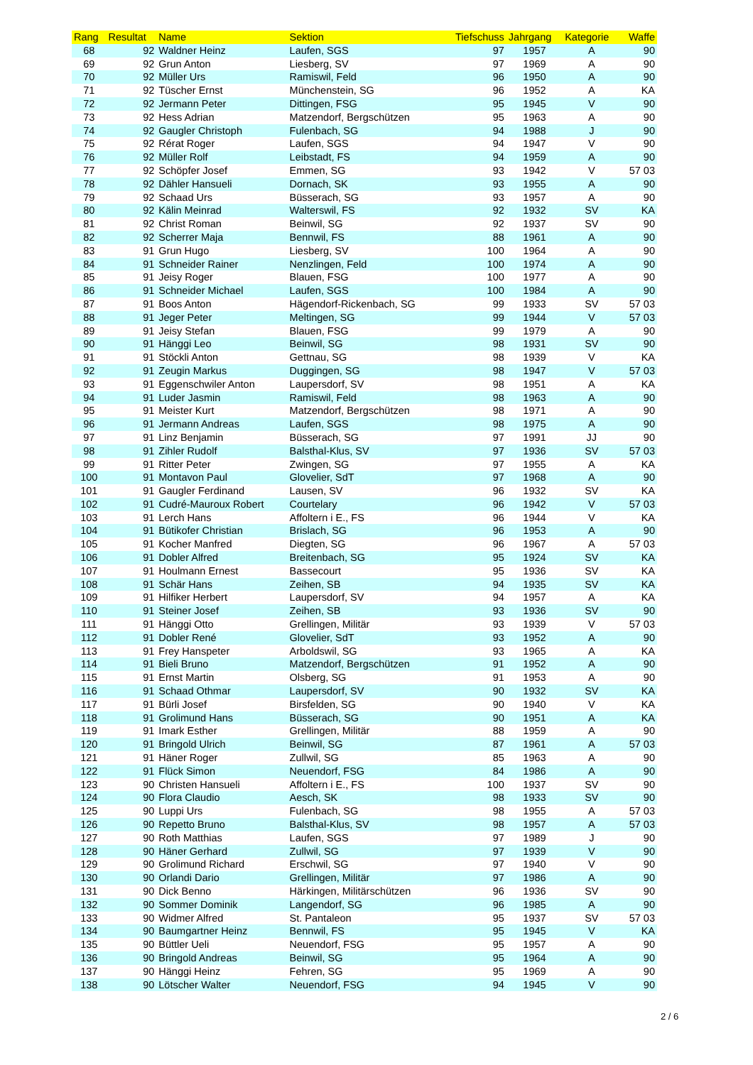| Rang | Resultat | Name | Sektion | Tiefschuss | Jahrgang | Kategorie | Waffe |
| --- | --- | --- | --- | --- | --- | --- | --- |
| 68 | 92 | Waldner Heinz | Laufen, SGS | 97 | 1957 | A | 90 |
| 69 | 92 | Grun Anton | Liesberg, SV | 97 | 1969 | A | 90 |
| 70 | 92 | Müller Urs | Ramiswil, Feld | 96 | 1950 | A | 90 |
| 71 | 92 | Tüscher Ernst | Münchenstein, SG | 96 | 1952 | A | KA |
| 72 | 92 | Jermann Peter | Dittingen, FSG | 95 | 1945 | V | 90 |
| 73 | 92 | Hess Adrian | Matzendorf, Bergschützen | 95 | 1963 | A | 90 |
| 74 | 92 | Gaugler Christoph | Fulenbach, SG | 94 | 1988 | J | 90 |
| 75 | 92 | Rérat Roger | Laufen, SGS | 94 | 1947 | V | 90 |
| 76 | 92 | Müller Rolf | Leibstadt, FS | 94 | 1959 | A | 90 |
| 77 | 92 | Schöpfer Josef | Emmen, SG | 93 | 1942 | V | 57 03 |
| 78 | 92 | Dähler Hansueli | Dornach, SK | 93 | 1955 | A | 90 |
| 79 | 92 | Schaad Urs | Büsserach, SG | 93 | 1957 | A | 90 |
| 80 | 92 | Kälin Meinrad | Walterswil, FS | 92 | 1932 | SV | KA |
| 81 | 92 | Christ Roman | Beinwil, SG | 92 | 1937 | SV | 90 |
| 82 | 92 | Scherrer Maja | Bennwil, FS | 88 | 1961 | A | 90 |
| 83 | 91 | Grun Hugo | Liesberg, SV | 100 | 1964 | A | 90 |
| 84 | 91 | Schneider Rainer | Nenzlingen, Feld | 100 | 1974 | A | 90 |
| 85 | 91 | Jeisy Roger | Blauen, FSG | 100 | 1977 | A | 90 |
| 86 | 91 | Schneider Michael | Laufen, SGS | 100 | 1984 | A | 90 |
| 87 | 91 | Boos Anton | Hägendorf-Rickenbach, SG | 99 | 1933 | SV | 57 03 |
| 88 | 91 | Jeger Peter | Meltingen, SG | 99 | 1944 | V | 57 03 |
| 89 | 91 | Jeisy Stefan | Blauen, FSG | 99 | 1979 | A | 90 |
| 90 | 91 | Hänggi Leo | Beinwil, SG | 98 | 1931 | SV | 90 |
| 91 | 91 | Stöckli Anton | Gettnau, SG | 98 | 1939 | V | KA |
| 92 | 91 | Zeugin Markus | Duggingen, SG | 98 | 1947 | V | 57 03 |
| 93 | 91 | Eggenschwiler Anton | Laupersdorf, SV | 98 | 1951 | A | KA |
| 94 | 91 | Luder Jasmin | Ramiswil, Feld | 98 | 1963 | A | 90 |
| 95 | 91 | Meister Kurt | Matzendorf, Bergschützen | 98 | 1971 | A | 90 |
| 96 | 91 | Jermann Andreas | Laufen, SGS | 98 | 1975 | A | 90 |
| 97 | 91 | Linz Benjamin | Büsserach, SG | 97 | 1991 | JJ | 90 |
| 98 | 91 | Zihler Rudolf | Balsthal-Klus, SV | 97 | 1936 | SV | 57 03 |
| 99 | 91 | Ritter Peter | Zwingen, SG | 97 | 1955 | A | KA |
| 100 | 91 | Montavon Paul | Glovelier, SdT | 97 | 1968 | A | 90 |
| 101 | 91 | Gaugler Ferdinand | Lausen, SV | 96 | 1932 | SV | KA |
| 102 | 91 | Cudré-Mauroux Robert | Courtelary | 96 | 1942 | V | 57 03 |
| 103 | 91 | Lerch Hans | Affoltern i E., FS | 96 | 1944 | V | KA |
| 104 | 91 | Bütikofer Christian | Brislach, SG | 96 | 1953 | A | 90 |
| 105 | 91 | Kocher Manfred | Diegten, SG | 96 | 1967 | A | 57 03 |
| 106 | 91 | Dobler Alfred | Breitenbach, SG | 95 | 1924 | SV | KA |
| 107 | 91 | Houlmann Ernest | Bassecourt | 95 | 1936 | SV | KA |
| 108 | 91 | Schär Hans | Zeihen, SB | 94 | 1935 | SV | KA |
| 109 | 91 | Hilfiker Herbert | Laupersdorf, SV | 94 | 1957 | A | KA |
| 110 | 91 | Steiner Josef | Zeihen, SB | 93 | 1936 | SV | 90 |
| 111 | 91 | Hänggi Otto | Grellingen, Militär | 93 | 1939 | V | 57 03 |
| 112 | 91 | Dobler René | Glovelier, SdT | 93 | 1952 | A | 90 |
| 113 | 91 | Frey Hanspeter | Arboldswil, SG | 93 | 1965 | A | KA |
| 114 | 91 | Bieli Bruno | Matzendorf, Bergschützen | 91 | 1952 | A | 90 |
| 115 | 91 | Ernst Martin | Olsberg, SG | 91 | 1953 | A | 90 |
| 116 | 91 | Schaad Othmar | Laupersdorf, SV | 90 | 1932 | SV | KA |
| 117 | 91 | Bürli Josef | Birsfelden, SG | 90 | 1940 | V | KA |
| 118 | 91 | Grolimund Hans | Büsserach, SG | 90 | 1951 | A | KA |
| 119 | 91 | Imark Esther | Grellingen, Militär | 88 | 1959 | A | 90 |
| 120 | 91 | Bringold Ulrich | Beinwil, SG | 87 | 1961 | A | 57 03 |
| 121 | 91 | Häner Roger | Zullwil, SG | 85 | 1963 | A | 90 |
| 122 | 91 | Flück Simon | Neuendorf, FSG | 84 | 1986 | A | 90 |
| 123 | 90 | Christen Hansueli | Affoltern i E., FS | 100 | 1937 | SV | 90 |
| 124 | 90 | Flora Claudio | Aesch, SK | 98 | 1933 | SV | 90 |
| 125 | 90 | Luppi Urs | Fulenbach, SG | 98 | 1955 | A | 57 03 |
| 126 | 90 | Repetto Bruno | Balsthal-Klus, SV | 98 | 1957 | A | 57 03 |
| 127 | 90 | Roth Matthias | Laufen, SGS | 97 | 1989 | J | 90 |
| 128 | 90 | Häner Gerhard | Zullwil, SG | 97 | 1939 | V | 90 |
| 129 | 90 | Grolimund Richard | Erschwil, SG | 97 | 1940 | V | 90 |
| 130 | 90 | Orlandi Dario | Grellingen, Militär | 97 | 1986 | A | 90 |
| 131 | 90 | Dick Benno | Härkingen, Militärschützen | 96 | 1936 | SV | 90 |
| 132 | 90 | Sommer Dominik | Langendorf, SG | 96 | 1985 | A | 90 |
| 133 | 90 | Widmer Alfred | St. Pantaleon | 95 | 1937 | SV | 57 03 |
| 134 | 90 | Baumgartner Heinz | Bennwil, FS | 95 | 1945 | V | KA |
| 135 | 90 | Büttler Ueli | Neuendorf, FSG | 95 | 1957 | A | 90 |
| 136 | 90 | Bringold Andreas | Beinwil, SG | 95 | 1964 | A | 90 |
| 137 | 90 | Hänggi Heinz | Fehren, SG | 95 | 1969 | A | 90 |
| 138 | 90 | Lötscher Walter | Neuendorf, FSG | 94 | 1945 | V | 90 |
2 / 6